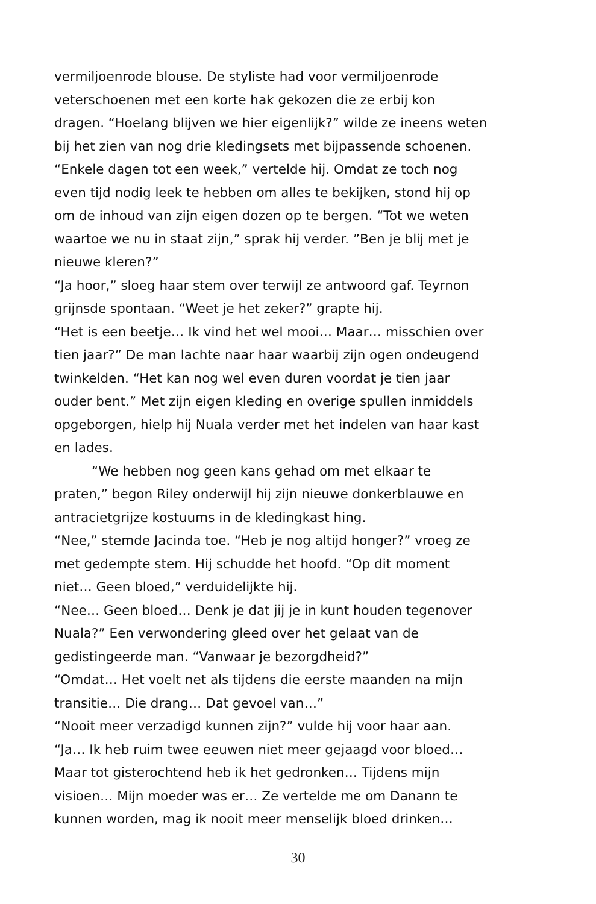vermiljoenrode blouse. De styliste had voor vermiljoenrode veterschoenen met een korte hak gekozen die ze erbij kon dragen. “Hoelang blijven we hier eigenlijk?” wilde ze ineens weten bij het zien van nog drie kledingsets met bijpassende schoenen. “Enkele dagen tot een week,” vertelde hij. Omdat ze toch nog even tijd nodig leek te hebben om alles te bekijken, stond hij op om de inhoud van zijn eigen dozen op te bergen. “Tot we weten waartoe we nu in staat zijn,” sprak hij verder. ”Ben je blij met je nieuwe kleren?”
“Ja hoor,” sloeg haar stem over terwijl ze antwoord gaf. Teyrnon grijnsde spontaan. “Weet je het zeker?” grapte hij.
“Het is een beetje… Ik vind het wel mooi… Maar… misschien over tien jaar?” De man lachte naar haar waarbij zijn ogen ondeugend twinkelden. “Het kan nog wel even duren voordat je tien jaar ouder bent.” Met zijn eigen kleding en overige spullen inmiddels opgeborgen, hielp hij Nuala verder met het indelen van haar kast en lades.
“We hebben nog geen kans gehad om met elkaar te praten,” begon Riley onderwijl hij zijn nieuwe donkerblauwe en antracietgrijze kostuums in de kledingkast hing.
“Nee,” stemde Jacinda toe. “Heb je nog altijd honger?” vroeg ze met gedempte stem. Hij schudde het hoofd. “Op dit moment niet… Geen bloed,” verduidelijkte hij.
“Nee… Geen bloed… Denk je dat jij je in kunt houden tegenover Nuala?” Een verwondering gleed over het gelaat van de gedistingeerde man. “Vanwaar je bezorgdheid?”
“Omdat… Het voelt net als tijdens die eerste maanden na mijn transitie… Die drang… Dat gevoel van…”
“Nooit meer verzadigd kunnen zijn?” vulde hij voor haar aan.
“Ja… Ik heb ruim twee eeuwen niet meer gejaagd voor bloed… Maar tot gisterochtend heb ik het gedronken… Tijdens mijn visioen… Mijn moeder was er… Ze vertelde me om Danann te kunnen worden, mag ik nooit meer menselijk bloed drinken…
30